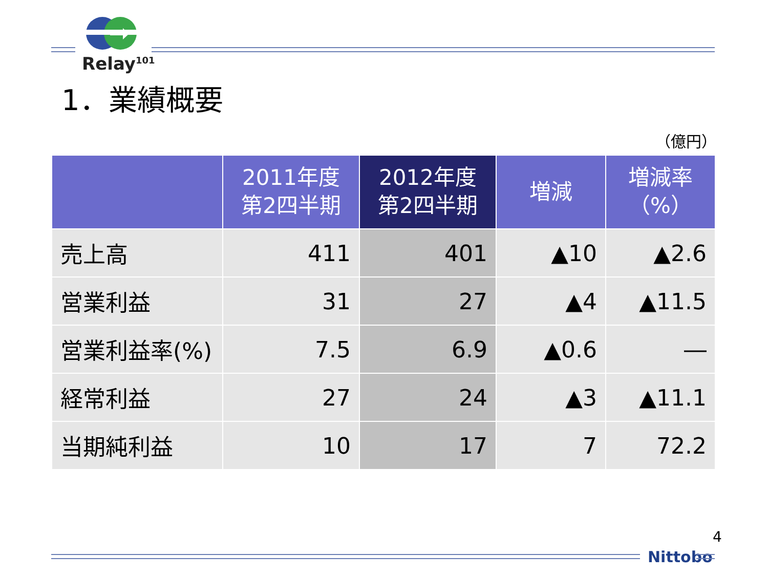Relay<sup>101</sup>
1．業績概要
（億円）
| | 2011年度 第2四半期 | 2012年度 第2四半期 | 増減 | 増減率 （%） |
| --- | --- | --- | --- | --- |
| 売上高 | 411 | 401 | ▲10 | ▲2.6 |
| 営業利益 | 31 | 27 | ▲4 | ▲11.5 |
| 営業利益率(%) | 7.5 | 6.9 | ▲0.6 | ― |
| 経常利益 | 27 | 24 | ▲3 | ▲11.1 |
| 当期純利益 | 10 | 17 | 7 | 72.2 |
4
Nittobo